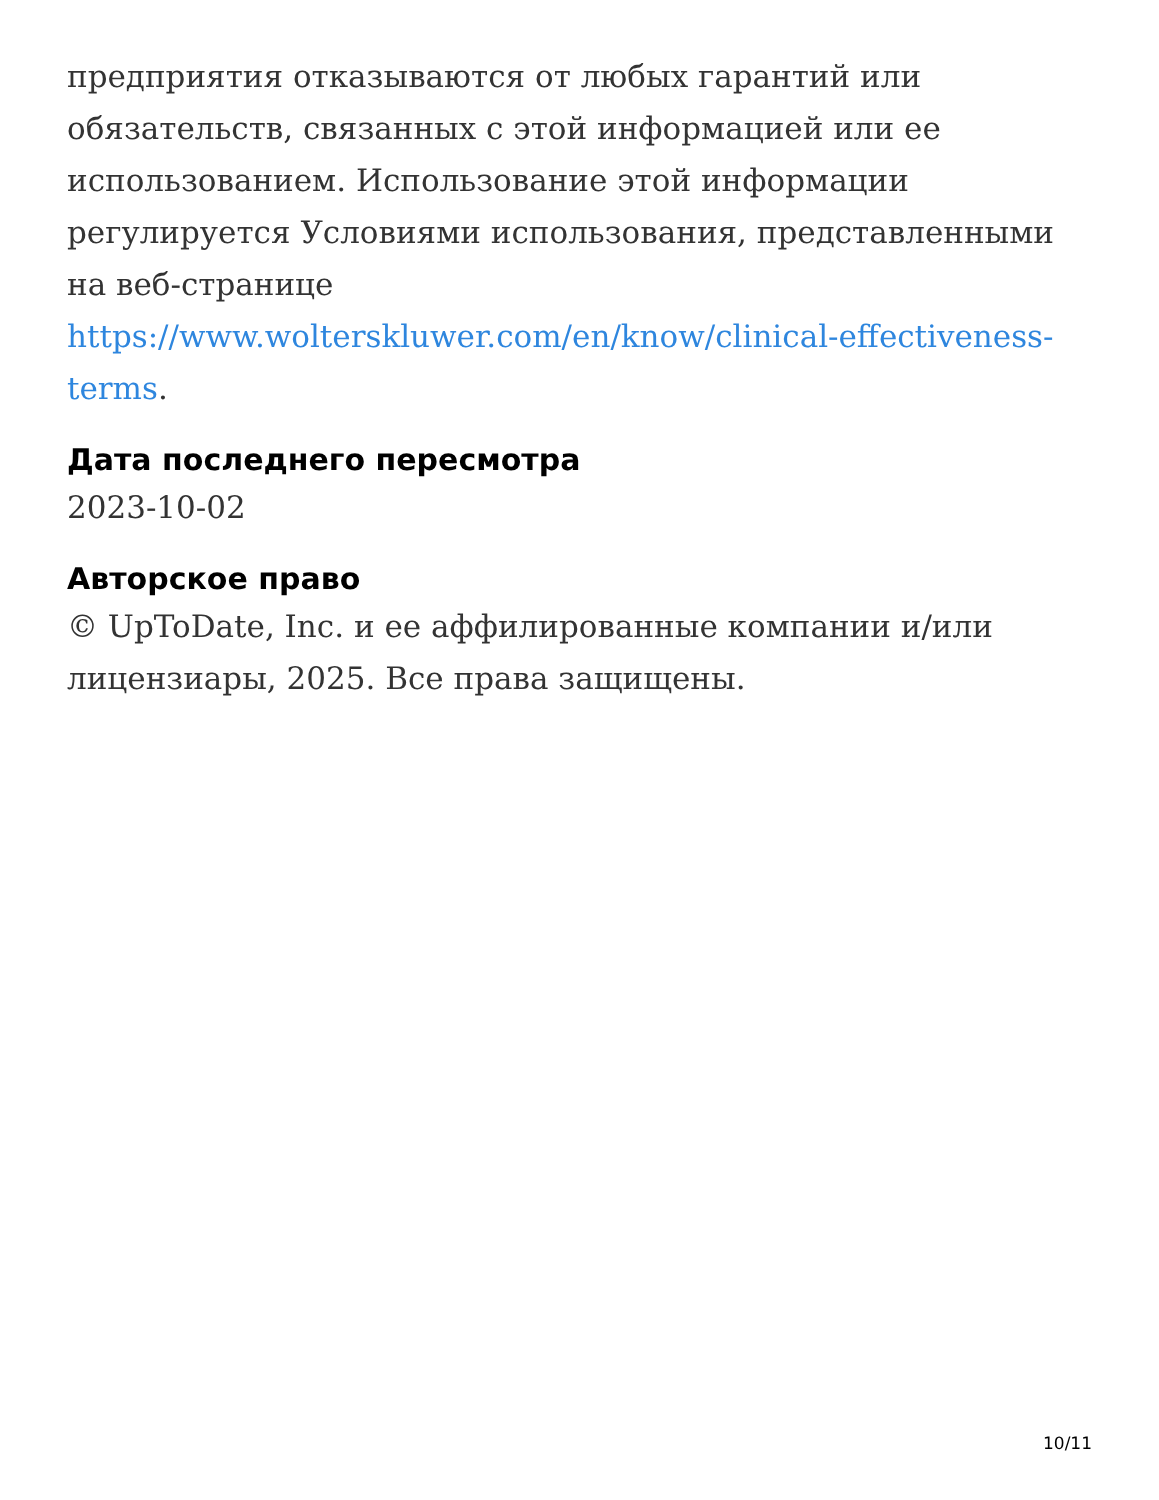предприятия отказываются от любых гарантий или обязательств, связанных с этой информацией или ее использованием. Использование этой информации регулируется Условиями использования, представленными на веб-странице https://www.wolterskluwer.com/en/know/clinical-effectiveness-terms.
Дата последнего пересмотра
2023-10-02
Авторское право
© UpToDate, Inc. и ее аффилированные компании и/или лицензиары, 2025. Все права защищены.
10/11